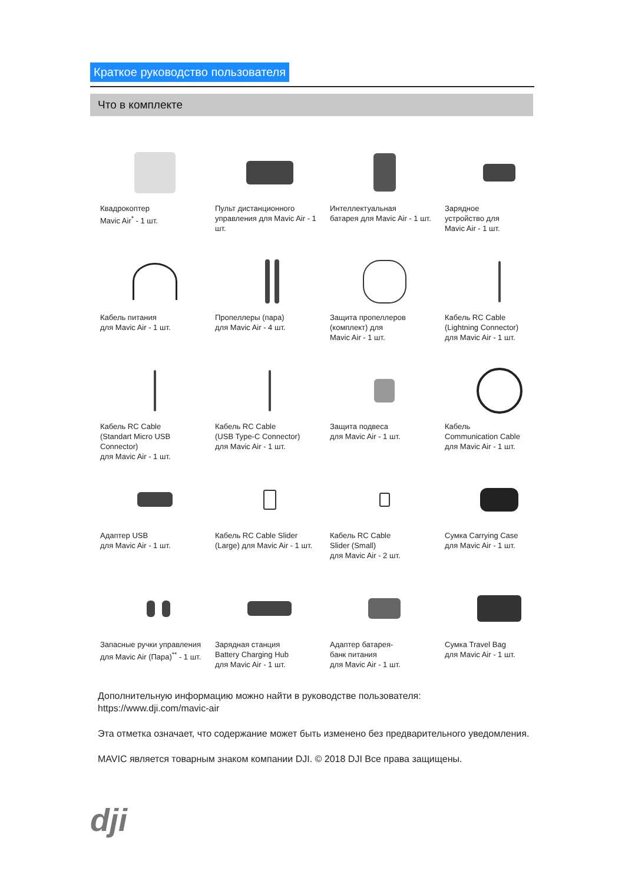Краткое руководство пользователя
Что в комплекте
Квадрокоптер
Mavic Air<sup>*</sup> - 1 шт.
Пульт дистанционного
управления для Mavic Air - 1 шт.
Интеллектуальная
батарея для Mavic Air - 1 шт.
Зарядное
устройство для
Mavic Air - 1 шт.
Кабель питания
для Mavic Air - 1 шт.
Пропеллеры (пара)
для Mavic Air - 4 шт.
Защита пропеллеров
(комплект) для
Mavic Air - 1 шт.
Кабель RC Cable
(Lightning Connector)
для Mavic Air - 1 шт.
Кабель RC Cable
(Standart Micro USB
Connector)
для Mavic Air - 1 шт.
Кабель RC Cable
(USB Type-C Connector)
для Mavic Air - 1 шт.
Защита подвеса
для Mavic Air - 1 шт.
Кабель
Communication Cable
для Mavic Air - 1 шт.
Адаптер USB
для Mavic Air - 1 шт.
Кабель RC Cable Slider
(Large) для Mavic Air - 1 шт.
Кабель RC Cable
Slider (Small)
для Mavic Air - 2 шт.
Сумка Carrying Case
для Mavic Air - 1 шт.
Запасные ручки управления
для Mavic Air (Пара)<sup>**</sup> - 1 шт.
Зарядная станция
Battery Charging Hub
для Mavic Air - 1 шт.
Адаптер батарея-
банк питания
для Mavic Air - 1 шт.
Сумка Travel Bag
для Mavic Air - 1 шт.
Дополнительную информацию можно найти в руководстве пользователя:
https://www.dji.com/mavic-air
Эта отметка означает, что содержание может быть изменено без предварительного уведомления.
MAVIC является товарным знаком компании DJI. © 2018 DJI Все права защищены.
dji